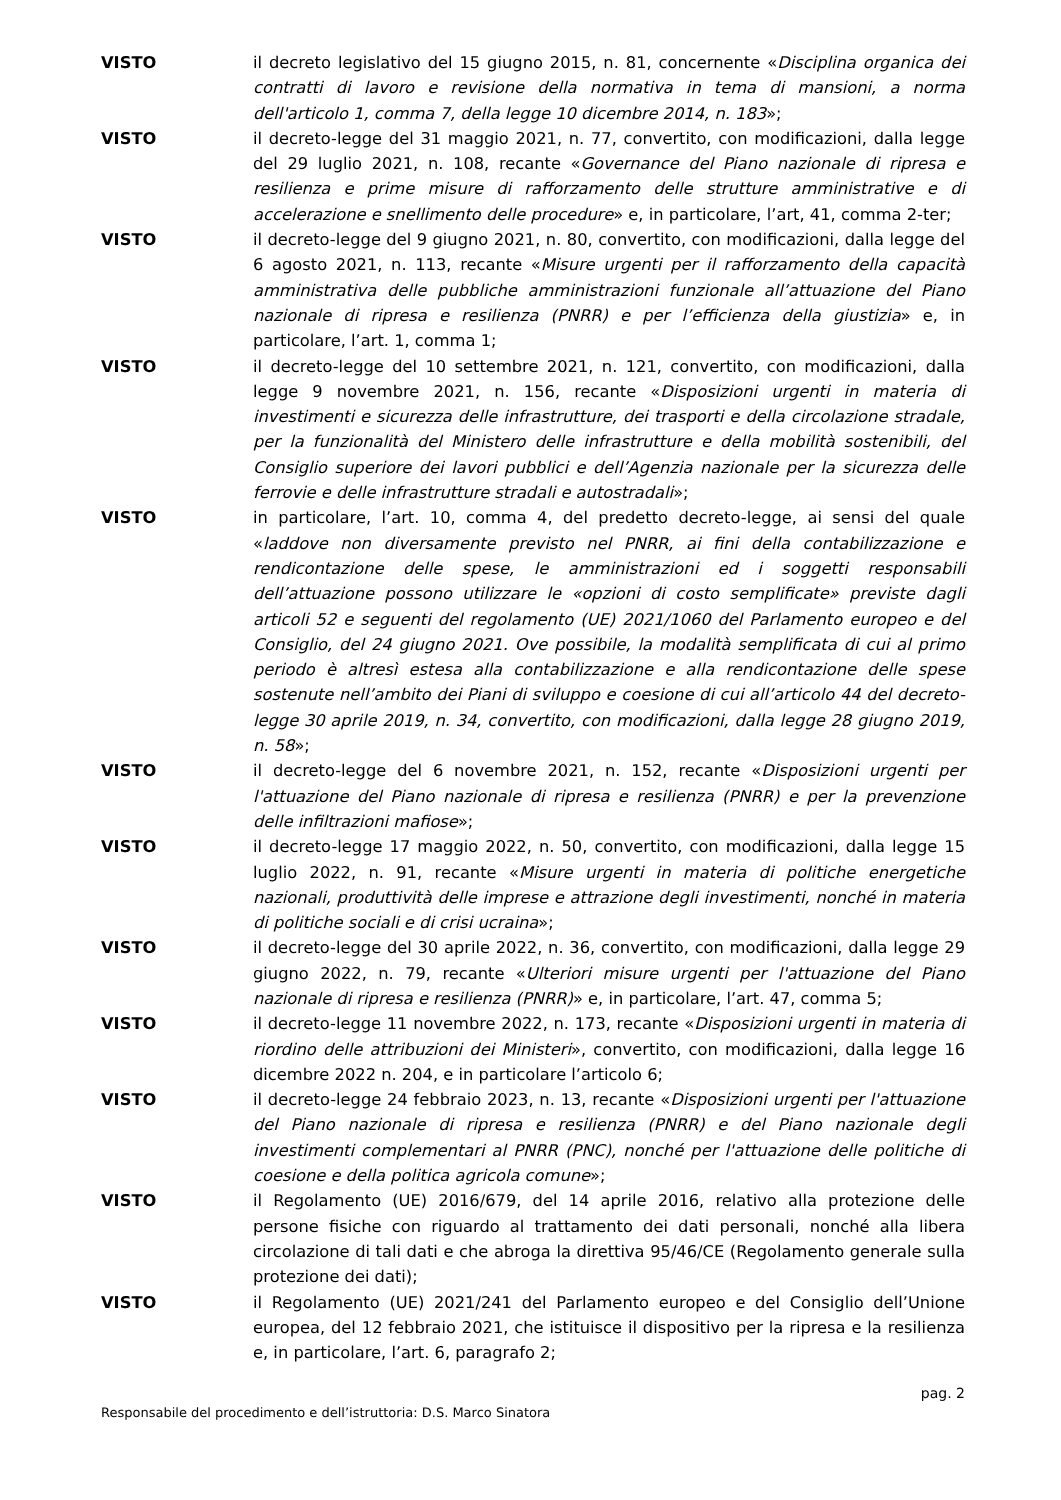VISTO il decreto legislativo del 15 giugno 2015, n. 81, concernente «Disciplina organica dei contratti di lavoro e revisione della normativa in tema di mansioni, a norma dell'articolo 1, comma 7, della legge 10 dicembre 2014, n. 183»;
VISTO il decreto-legge del 31 maggio 2021, n. 77, convertito, con modificazioni, dalla legge del 29 luglio 2021, n. 108, recante «Governance del Piano nazionale di ripresa e resilienza e prime misure di rafforzamento delle strutture amministrative e di accelerazione e snellimento delle procedure» e, in particolare, l’art, 41, comma 2-ter;
VISTO il decreto-legge del 9 giugno 2021, n. 80, convertito, con modificazioni, dalla legge del 6 agosto 2021, n. 113, recante «Misure urgenti per il rafforzamento della capacità amministrativa delle pubbliche amministrazioni funzionale all’attuazione del Piano nazionale di ripresa e resilienza (PNRR) e per l’efficienza della giustizia» e, in particolare, l’art. 1, comma 1;
VISTO il decreto-legge del 10 settembre 2021, n. 121, convertito, con modificazioni, dalla legge 9 novembre 2021, n. 156, recante «Disposizioni urgenti in materia di investimenti e sicurezza delle infrastrutture, dei trasporti e della circolazione stradale, per la funzionalità del Ministero delle infrastrutture e della mobilità sostenibili, del Consiglio superiore dei lavori pubblici e dell’Agenzia nazionale per la sicurezza delle ferrovie e delle infrastrutture stradali e autostradali»;
VISTO in particolare, l’art. 10, comma 4, del predetto decreto-legge, ai sensi del quale «laddove non diversamente previsto nel PNRR, ai fini della contabilizzazione e rendicontazione delle spese, le amministrazioni ed i soggetti responsabili dell’attuazione possono utilizzare le «opzioni di costo semplificate» previste dagli articoli 52 e seguenti del regolamento (UE) 2021/1060 del Parlamento europeo e del Consiglio, del 24 giugno 2021. Ove possibile, la modalità semplificata di cui al primo periodo è altresì estesa alla contabilizzazione e alla rendicontazione delle spese sostenute nell’ambito dei Piani di sviluppo e coesione di cui all’articolo 44 del decreto-legge 30 aprile 2019, n. 34, convertito, con modificazioni, dalla legge 28 giugno 2019, n. 58»;
VISTO il decreto-legge del 6 novembre 2021, n. 152, recante «Disposizioni urgenti per l'attuazione del Piano nazionale di ripresa e resilienza (PNRR) e per la prevenzione delle infiltrazioni mafiose»;
VISTO il decreto-legge 17 maggio 2022, n. 50, convertito, con modificazioni, dalla legge 15 luglio 2022, n. 91, recante «Misure urgenti in materia di politiche energetiche nazionali, produttività delle imprese e attrazione degli investimenti, nonché in materia di politiche sociali e di crisi ucraina»;
VISTO il decreto-legge del 30 aprile 2022, n. 36, convertito, con modificazioni, dalla legge 29 giugno 2022, n. 79, recante «Ulteriori misure urgenti per l'attuazione del Piano nazionale di ripresa e resilienza (PNRR)» e, in particolare, l’art. 47, comma 5;
VISTO il decreto-legge 11 novembre 2022, n. 173, recante «Disposizioni urgenti in materia di riordino delle attribuzioni dei Ministeri», convertito, con modificazioni, dalla legge 16 dicembre 2022 n. 204, e in particolare l’articolo 6;
VISTO il decreto-legge 24 febbraio 2023, n. 13, recante «Disposizioni urgenti per l'attuazione del Piano nazionale di ripresa e resilienza (PNRR) e del Piano nazionale degli investimenti complementari al PNRR (PNC), nonché per l'attuazione delle politiche di coesione e della politica agricola comune»;
VISTO il Regolamento (UE) 2016/679, del 14 aprile 2016, relativo alla protezione delle persone fisiche con riguardo al trattamento dei dati personali, nonché alla libera circolazione di tali dati e che abroga la direttiva 95/46/CE (Regolamento generale sulla protezione dei dati);
VISTO il Regolamento (UE) 2021/241 del Parlamento europeo e del Consiglio dell’Unione europea, del 12 febbraio 2021, che istituisce il dispositivo per la ripresa e la resilienza e, in particolare, l’art. 6, paragrafo 2;
pag. 2
Responsabile del procedimento e dell’istruttoria: D.S. Marco Sinatora